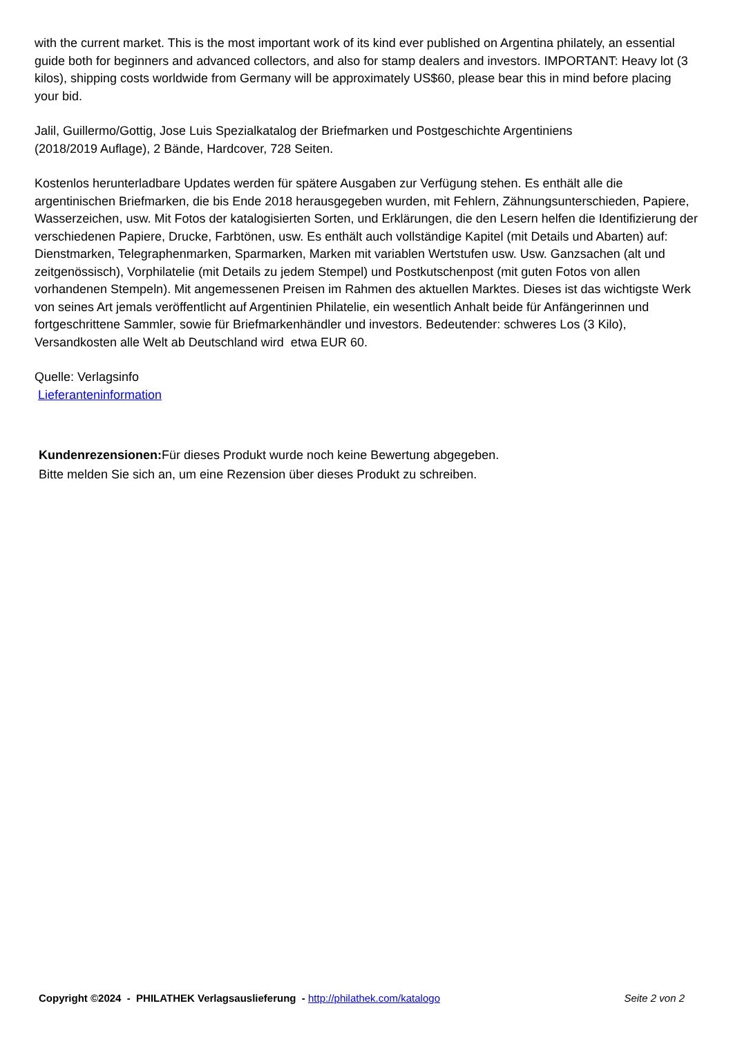with the current market. This is the most important work of its kind ever published on Argentina philately, an essential guide both for beginners and advanced collectors, and also for stamp dealers and investors. IMPORTANT: Heavy lot (3 kilos), shipping costs worldwide from Germany will be approximately US$60, please bear this in mind before placing your bid.
Jalil, Guillermo/Gottig, Jose Luis Spezialkatalog der Briefmarken und Postgeschichte Argentiniens
(2018/2019 Auflage), 2 Bände, Hardcover, 728 Seiten.
Kostenlos herunterladbare Updates werden für spätere Ausgaben zur Verfügung stehen. Es enthält alle die argentinischen Briefmarken, die bis Ende 2018 herausgegeben wurden, mit Fehlern, Zähnungsunterschieden, Papiere, Wasserzeichen, usw. Mit Fotos der katalogisierten Sorten, und Erklärungen, die den Lesern helfen die Identifizierung der verschiedenen Papiere, Drucke, Farbtönen, usw. Es enthält auch vollständige Kapitel (mit Details und Abarten) auf: Dienstmarken, Telegraphenmarken, Sparmarken, Marken mit variablen Wertstufen usw. Usw. Ganzsachen (alt und zeitgenössisch), Vorphilatelie (mit Details zu jedem Stempel) und Postkutschenpost (mit guten Fotos von allen vorhandenen Stempeln). Mit angemessenen Preisen im Rahmen des aktuellen Marktes. Dieses ist das wichtigste Werk von seines Art jemals veröffentlicht auf Argentinien Philatelie, ein wesentlich Anhalt beide für Anfängerinnen und fortgeschrittene Sammler, sowie für Briefmarkenhändler und investors. Bedeutender: schweres Los (3 Kilo), Versandkosten alle Welt ab Deutschland wird etwa EUR 60.
Quelle: Verlagsinfo
Lieferanteninformation
Kundenrezensionen: Für dieses Produkt wurde noch keine Bewertung abgegeben.
Bitte melden Sie sich an, um eine Rezension über dieses Produkt zu schreiben.
Copyright ©2024 - PHILATHEK Verlagsauslieferung - http://philathek.com/katalogo Seite 2 von 2